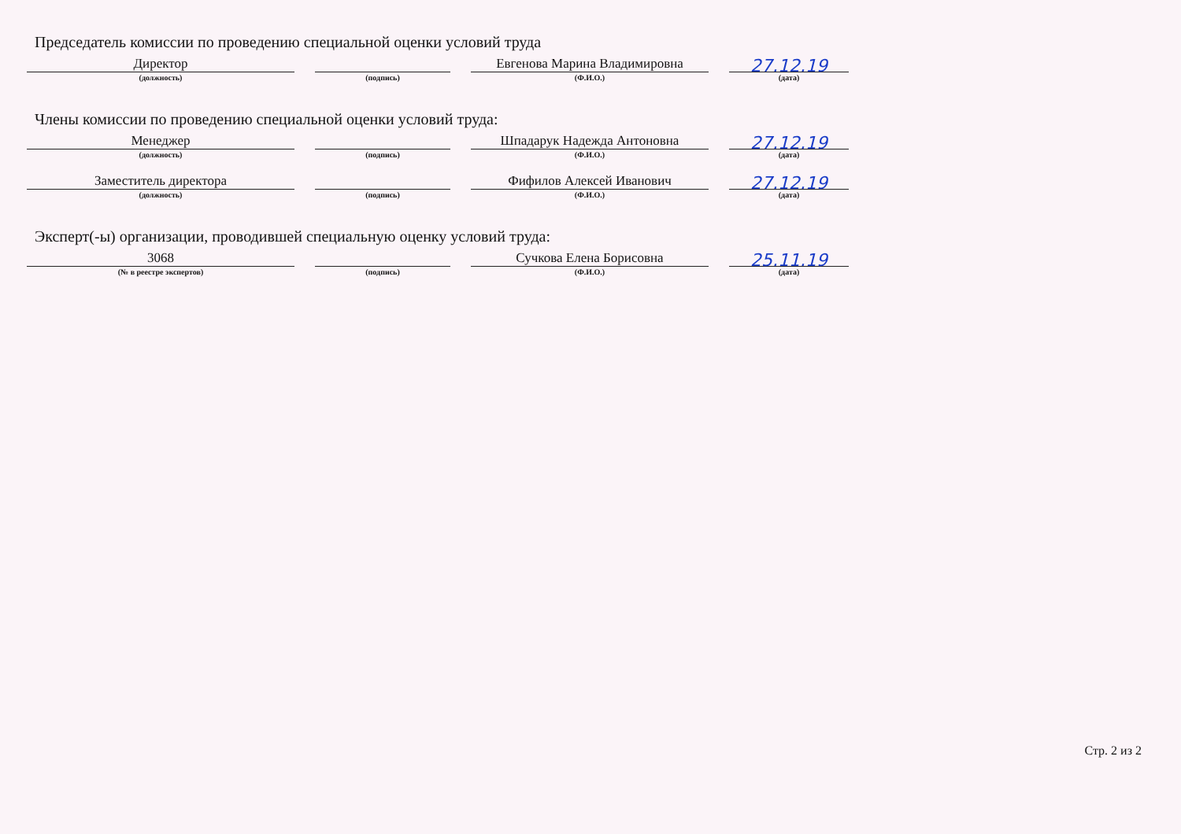Председатель комиссии по проведению специальной оценки условий труда
Директор
(должность)
(подпись)
Евгенова Марина Владимировна
(Ф.И.О.)
27.12.19
(дата)
Члены комиссии по проведению специальной оценки условий труда:
Менеджер
(должность)
(подпись)
Шпадарук Надежда Антоновна
(Ф.И.О.)
27.12.19
(дата)
Заместитель директора
(должность)
(подпись)
Фифилов Алексей Иванович
(Ф.И.О.)
27.12.19
(дата)
Эксперт(-ы) организации, проводившей специальную оценку условий труда:
3068
(№ в реестре экспертов)
(подпись)
Сучкова Елена Борисовна
(Ф.И.О.)
25.11.19
(дата)
Стр. 2 из 2